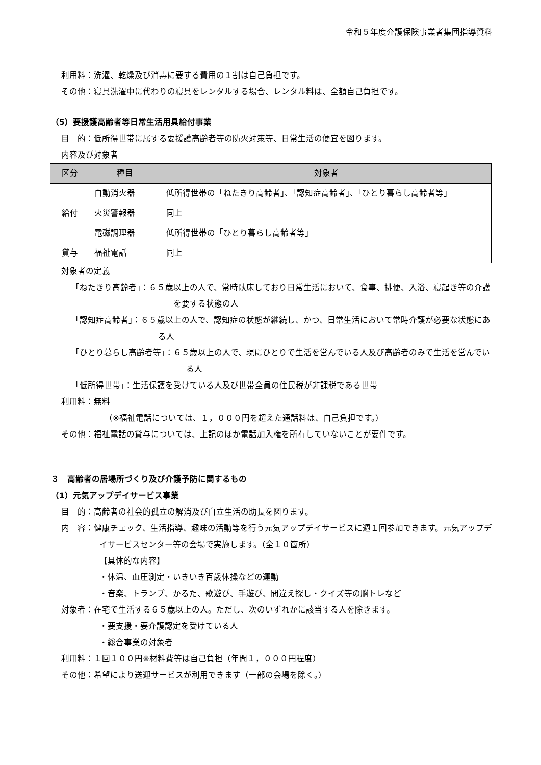令和５年度介護保険事業者集団指導資料
利用料：洗濯、乾燥及び消毒に要する費用の１割は自己負担です。
その他：寝具洗濯中に代わりの寝具をレンタルする場合、レンタル料は、全額自己負担です。
（5）要援護高齢者等日常生活用具給付事業
目　的：低所得世帯に属する要援護高齢者等の防火対策等、日常生活の便宜を図ります。
内容及び対象者
| 区分 | 種目 | 対象者 |
| --- | --- | --- |
| 給付 | 自動消火器 | 低所得世帯の「ねたきり高齢者」、「認知症高齢者」、「ひとり暮らし高齢者等」 |
| | 火災警報器 | 同上 |
| | 電磁調理器 | 低所得世帯の「ひとり暮らし高齢者等」 |
| 貸与 | 福祉電話 | 同上 |
対象者の定義
「ねたきり高齢者」：６５歳以上の人で、常時臥床しており日常生活において、食事、排便、入浴、寝起き等の介護を要する状態の人
「認知症高齢者」：６５歳以上の人で、認知症の状態が継続し、かつ、日常生活において常時介護が必要な状態にある人
「ひとり暮らし高齢者等」：６５歳以上の人で、現にひとりで生活を営んでいる人及び高齢者のみで生活を営んでいる人
「低所得世帯」：生活保護を受けている人及び世帯全員の住民税が非課税である世帯
利用料：無料
（※福祉電話については、１，０００円を超えた通話料は、自己負担です。）
その他：福祉電話の貸与については、上記のほか電話加入権を所有していないことが要件です。
３　高齢者の居場所づくり及び介護予防に関するもの
（1）元気アップデイサービス事業
目　的：高齢者の社会的孤立の解消及び自立生活の助長を図ります。
内　容：健康チェック、生活指導、趣味の活動等を行う元気アップデイサービスに週１回参加できます。元気アップデイサービスセンター等の会場で実施します。（全１０箇所）
【具体的な内容】
・体温、血圧測定・いきいき百歳体操などの運動
・音楽、トランプ、かるた、歌遊び、手遊び、間違え探し・クイズ等の脳トレなど
対象者：在宅で生活する６５歳以上の人。ただし、次のいずれかに該当する人を除きます。
・要支援・要介護認定を受けている人
・総合事業の対象者
利用料：１回１００円※材料費等は自己負担（年間１，０００円程度）
その他：希望により送迎サービスが利用できます（一部の会場を除く。）